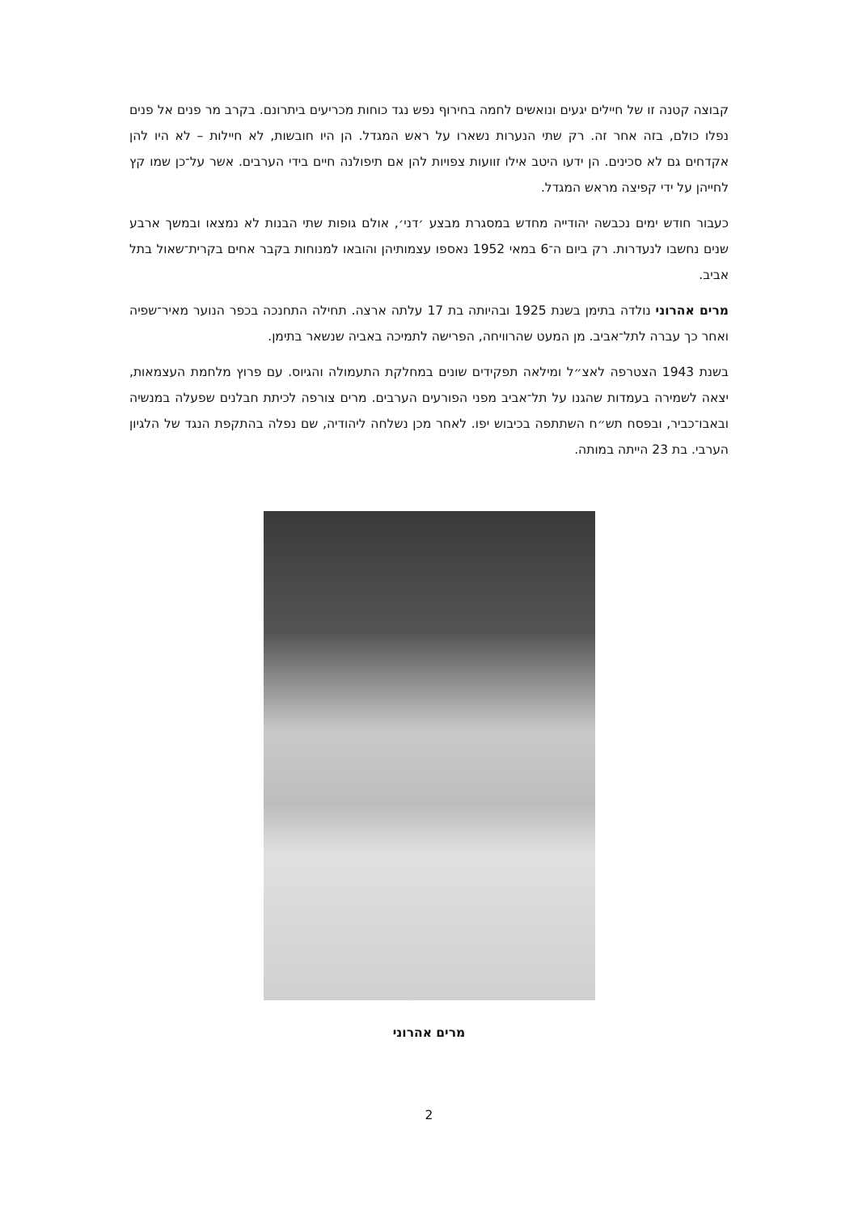קבוצה קטנה זו של חיילים יגעים ונואשים לחמה בחירוף נפש נגד כוחות מכריעים ביתרונם. בקרב מר פנים אל פנים נפלו כולם, בזה אחר זה. רק שתי הנערות נשארו על ראש המגדל. הן היו חובשות, לא חיילות – לא היו להן אקדחים גם לא סכינים. הן ידעו היטב אילו זוועות צפויות להן אם תיפולנה חיים בידי הערבים. אשר על־כן שמו קץ לחייהן על ידי קפיצה מראש המגדל.
כעבור חודש ימים נכבשה יהודייה מחדש במסגרת מבצע ׳דני׳, אולם גופות שתי הבנות לא נמצאו ובמשך ארבע שנים נחשבו לנעדרות. רק ביום ה־6 במאי 1952 נאספו עצמותיהן והובאו למנוחות בקבר אחים בקרית־שאול בתל אביב.
מרים אהרוני נולדה בתימן בשנת 1925 ובהיותה בת 17 עלתה ארצה. תחילה התחנכה בכפר הנוער מאיר־שפיה ואחר כך עברה לתל־אביב. מן המעט שהרוויחה, הפרישה לתמיכה באביה שנשאר בתימן.
בשנת 1943 הצטרפה לאצ״ל ומילאה תפקידים שונים במחלקת התעמולה והגיוס. עם פרוץ מלחמת העצמאות, יצאה לשמירה בעמדות שהגנו על תל־אביב מפני הפורעים הערבים. מרים צורפה לכיתת חבלנים שפעלה במנשיה ובאבו־כביר, ובפסח תש״ח השתתפה בכיבוש יפו. לאחר מכן נשלחה ליהודיה, שם נפלה בהתקפת הנגד של הלגיון הערבי. בת 23 הייתה במותה.
מרים אהרוני
2